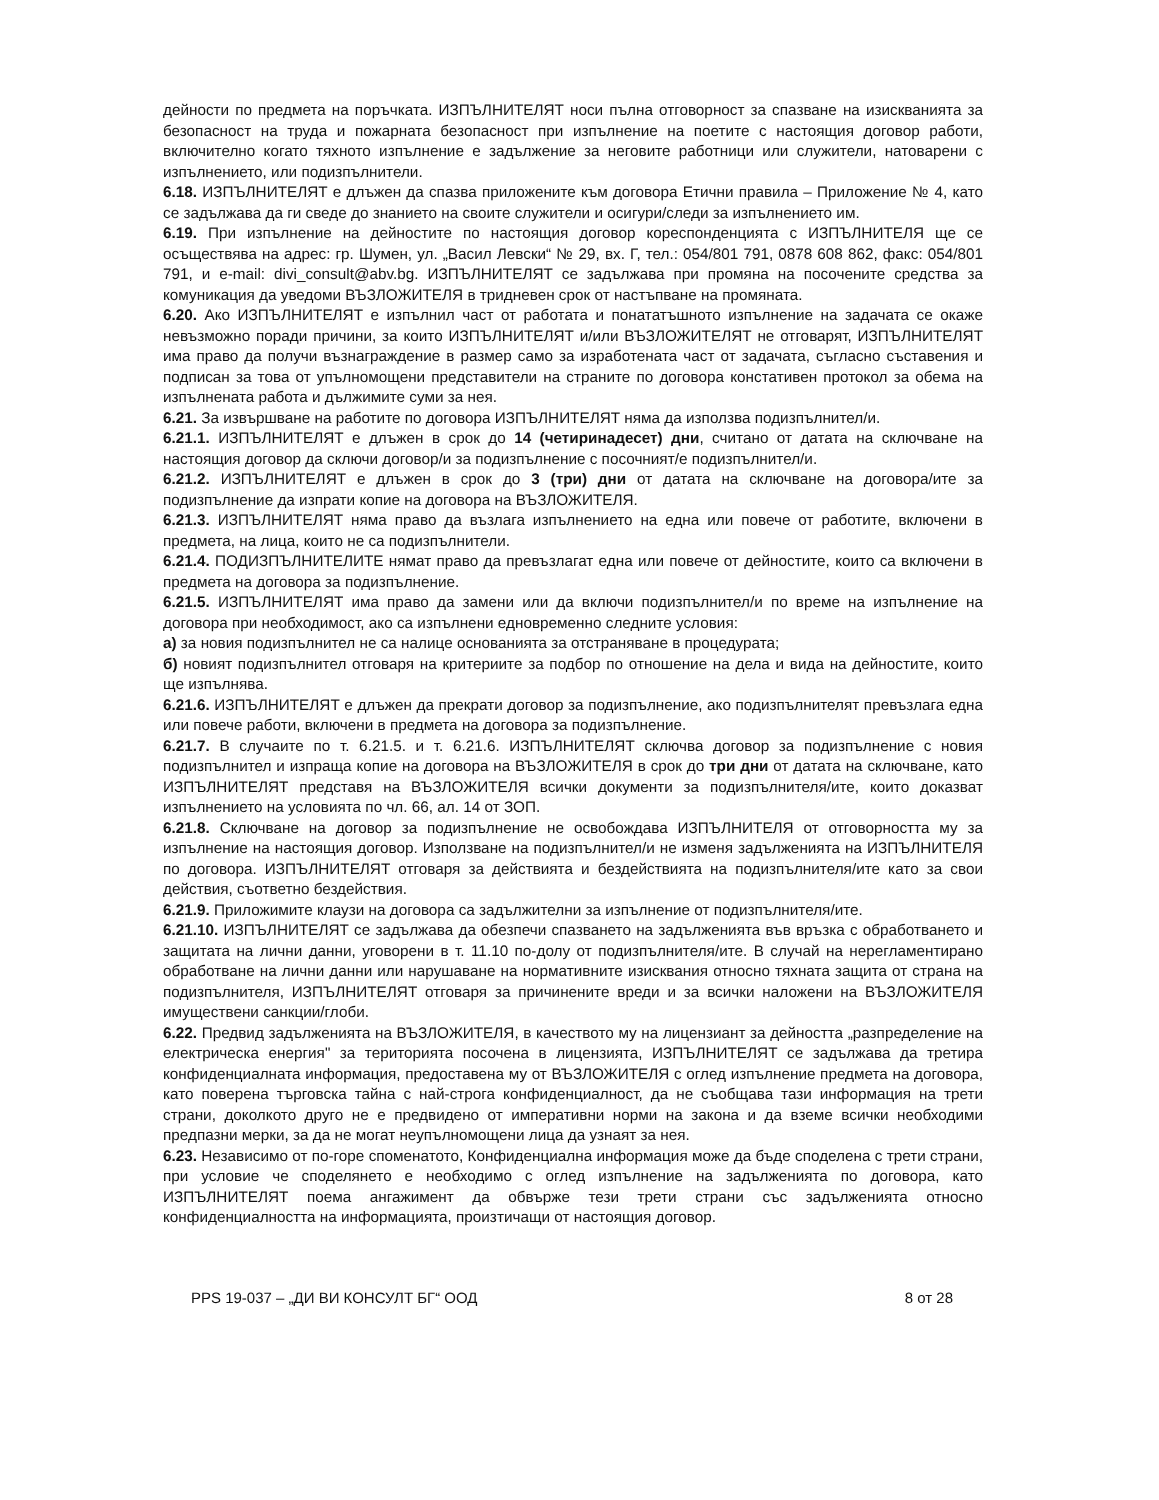дейности по предмета на поръчката. ИЗПЪЛНИТЕЛЯТ носи пълна отговорност за спазване на изискванията за безопасност на труда и пожарната безопасност при изпълнение на поетите с настоящия договор работи, включително когато тяхното изпълнение е задължение за неговите работници или служители, натоварени с изпълнението, или подизпълнители.
6.18. ИЗПЪЛНИТЕЛЯТ е длъжен да спазва приложените към договора Етични правила – Приложение № 4, като се задължава да ги сведе до знанието на своите служители и осигури/следи за изпълнението им.
6.19. При изпълнение на дейностите по настоящия договор кореспонденцията с ИЗПЪЛНИТЕЛЯ ще се осъществява на адрес: гр. Шумен, ул. „Васил Левски“ № 29, вх. Г, тел.: 054/801 791, 0878 608 862, факс: 054/801 791, и e-mail: divi_consult@abv.bg. ИЗПЪЛНИТЕЛЯТ се задължава при промяна на посочените средства за комуникация да уведоми ВЪЗЛОЖИТЕЛЯ в тридневен срок от настъпване на промяната.
6.20. Ако ИЗПЪЛНИТЕЛЯТ е изпълнил част от работата и понататъшното изпълнение на задачата се окаже невъзможно поради причини, за които ИЗПЪЛНИТЕЛЯТ и/или ВЪЗЛОЖИТЕЛЯТ не отговарят, ИЗПЪЛНИТЕЛЯТ има право да получи възнаграждение в размер само за изработената част от задачата, съгласно съставения и подписан за това от упълномощени представители на страните по договора констативен протокол за обема на изпълнената работа и дължимите суми за нея.
6.21. За извършване на работите по договора ИЗПЪЛНИТЕЛЯТ няма да използва подизпълнител/и.
6.21.1. ИЗПЪЛНИТЕЛЯТ е длъжен в срок до 14 (четиринадесет) дни, считано от датата на сключване на настоящия договор да сключи договор/и за подизпълнение с посочният/е подизпълнител/и.
6.21.2. ИЗПЪЛНИТЕЛЯТ е длъжен в срок до 3 (три) дни от датата на сключване на договора/ите за подизпълнение да изпрати копие на договора на ВЪЗЛОЖИТЕЛЯ.
6.21.3. ИЗПЪЛНИТЕЛЯТ няма право да възлага изпълнението на една или повече от работите, включени в предмета, на лица, които не са подизпълнители.
6.21.4. ПОДИЗПЪЛНИТЕЛИТЕ нямат право да превъзлагат една или повече от дейностите, които са включени в предмета на договора за подизпълнение.
6.21.5. ИЗПЪЛНИТЕЛЯТ има право да замени или да включи подизпълнител/и по време на изпълнение на договора при необходимост, ако са изпълнени едновременно следните условия:
а) за новия подизпълнител не са налице основанията за отстраняване в процедурата;
б) новият подизпълнител отговаря на критериите за подбор по отношение на дела и вида на дейностите, които ще изпълнява.
6.21.6. ИЗПЪЛНИТЕЛЯТ е длъжен да прекрати договор за подизпълнение, ако подизпълнителят превъзлага една или повече работи, включени в предмета на договора за подизпълнение.
6.21.7. В случаите по т. 6.21.5. и т. 6.21.6. ИЗПЪЛНИТЕЛЯТ сключва договор за подизпълнение с новия подизпълнител и изпраща копие на договора на ВЪЗЛОЖИТЕЛЯ в срок до три дни от датата на сключване, като ИЗПЪЛНИТЕЛЯТ представя на ВЪЗЛОЖИТЕЛЯ всички документи за подизпълнителя/ите, които доказват изпълнението на условията по чл. 66, ал. 14 от ЗОП.
6.21.8. Сключване на договор за подизпълнение не освобождава ИЗПЪЛНИТЕЛЯ от отговорността му за изпълнение на настоящия договор. Използване на подизпълнител/и не изменя задълженията на ИЗПЪЛНИТЕЛЯ по договора. ИЗПЪЛНИТЕЛЯТ отговаря за действията и бездействията на подизпълнителя/ите като за свои действия, съответно бездействия.
6.21.9. Приложимите клаузи на договора са задължителни за изпълнение от подизпълнителя/ите.
6.21.10. ИЗПЪЛНИТЕЛЯТ се задължава да обезпечи спазването на задълженията във връзка с обработването и защитата на лични данни, уговорени в т. 11.10 по-долу от подизпълнителя/ите. В случай на нерегламентирано обработване на лични данни или нарушаване на нормативните изисквания относно тяхната защита от страна на подизпълнителя, ИЗПЪЛНИТЕЛЯТ отговаря за причинените вреди и за всички наложени на ВЪЗЛОЖИТЕЛЯ имуществени санкции/глоби.
6.22. Предвид задълженията на ВЪЗЛОЖИТЕЛЯ, в качеството му на лицензиант за дейността „разпределение на електрическа енергия" за територията посочена в лицензията, ИЗПЪЛНИТЕЛЯТ се задължава да третира конфиденциалната информация, предоставена му от ВЪЗЛОЖИТЕЛЯ с оглед изпълнение предмета на договора, като поверена търговска тайна с най-строга конфиденциалност, да не съобщава тази информация на трети страни, доколкото друго не е предвидено от императивни норми на закона и да вземе всички необходими предпазни мерки, за да не могат неупълномощени лица да узнаят за нея.
6.23. Независимо от по-горе споменатото, Конфиденциална информация може да бъде споделена с трети страни, при условие че споделянето е необходимо с оглед изпълнение на задълженията по договора, като ИЗПЪЛНИТЕЛЯТ поема ангажимент да обвърже тези трети страни със задълженията относно конфиденциалността на информацията, произтичащи от настоящия договор.
PPS 19-037 – „ДИ ВИ КОНСУЛТ БГ“ ООД 8 от 28